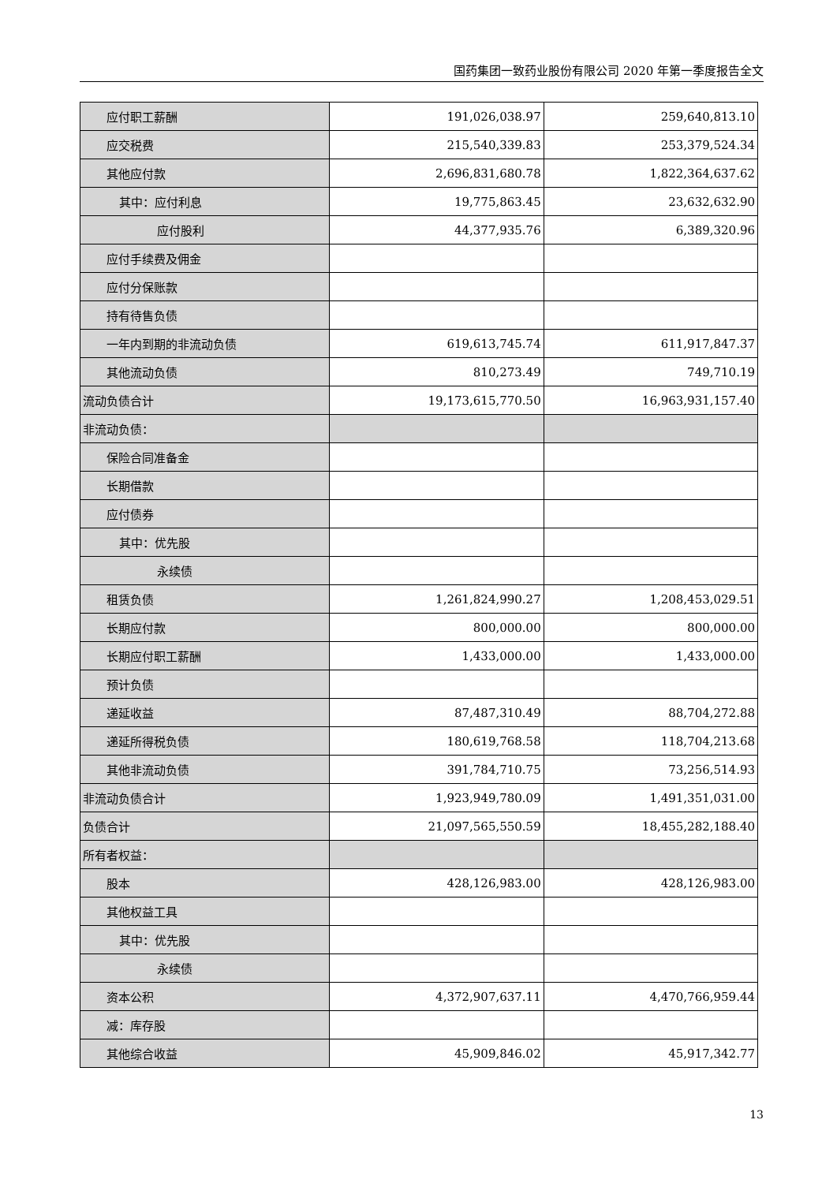国药集团一致药业股份有限公司 2020 年第一季度报告全文
| 应付职工薪酬 | 191,026,038.97 | 259,640,813.10 |
| 应交税费 | 215,540,339.83 | 253,379,524.34 |
| 其他应付款 | 2,696,831,680.78 | 1,822,364,637.62 |
| 其中：应付利息 | 19,775,863.45 | 23,632,632.90 |
| 应付股利 | 44,377,935.76 | 6,389,320.96 |
| 应付手续费及佣金 | | |
| 应付分保账款 | | |
| 持有待售负债 | | |
| 一年内到期的非流动负债 | 619,613,745.74 | 611,917,847.37 |
| 其他流动负债 | 810,273.49 | 749,710.19 |
| 流动负债合计 | 19,173,615,770.50 | 16,963,931,157.40 |
| 非流动负债： | | |
| 保险合同准备金 | | |
| 长期借款 | | |
| 应付债券 | | |
| 其中：优先股 | | |
| 永续债 | | |
| 租赁负债 | 1,261,824,990.27 | 1,208,453,029.51 |
| 长期应付款 | 800,000.00 | 800,000.00 |
| 长期应付职工薪酬 | 1,433,000.00 | 1,433,000.00 |
| 预计负债 | | |
| 递延收益 | 87,487,310.49 | 88,704,272.88 |
| 递延所得税负债 | 180,619,768.58 | 118,704,213.68 |
| 其他非流动负债 | 391,784,710.75 | 73,256,514.93 |
| 非流动负债合计 | 1,923,949,780.09 | 1,491,351,031.00 |
| 负债合计 | 21,097,565,550.59 | 18,455,282,188.40 |
| 所有者权益： | | |
| 股本 | 428,126,983.00 | 428,126,983.00 |
| 其他权益工具 | | |
| 其中：优先股 | | |
| 永续债 | | |
| 资本公积 | 4,372,907,637.11 | 4,470,766,959.44 |
| 减：库存股 | | |
| 其他综合收益 | 45,909,846.02 | 45,917,342.77 |
13